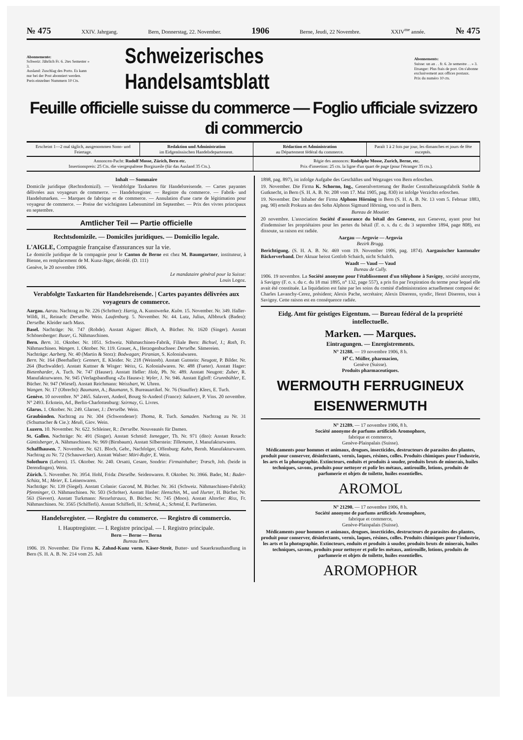№ 475 XXIV. Jahrgang. Bern, Donnerstag, 22. November. 1906 Berne, Jeudi, 22 Novembre. XXIV<sup>me</sup> année. № 475
Abonnemente:
Schweiz: Jährlich Fr. 6. 2tes Semester » 3.
Ausland: Zuschlag des Porto. Es kann nur bei der Post abonniert werden.
Preis einzelner Nummern 10 Cts.
Schweizerisches Handelsamtsblatt
Abonnements:
Suisse: un an . . fr. 6. 2e semestre . . » 3.
Etranger: Plus frais de port. On s'abonne exclusivement aux offices postaux.
Prix du numéro 10 cts.
Feuille officielle suisse du commerce — Foglio ufficiale svizzero di commercio
Erscheint 1—2 mal täglich, ausgenommen Sonn- und Feiertage.
Redaktion und Administration
im Eidgenössischen Handelsdepartement.
Rédaction et Administration
au Département fédéral du commerce.
Paraît 1 à 2 fois par jour, les dimanches et jours de fête exceptés.
Annoncen-Pacht: Rudolf Mosse, Zürich, Bern etc.
Insertionspreis: 25 Cts. die viergespaltene Borgiszeile (für das Ausland 35 Cts.).
Régie des annonces: Rodolphe Mosse, Zurich, Berne, etc.
Prix d'insertion: 25 cts. la ligne d'un quart de page (pour l'étranger 35 cts.).
Inhalt — Sommaire
Domicile juridique (Rechtsdomizil). — Verabfolgte Taxkarten für Handelsreisende. — Cartes payantes délivrées aux voyageurs de commerce. — Handelsregister. — Registre du commerce. — Fabrik- und Handelsmarken. — Marques de fabrique et de commerce. — Annulation d'une carte de légitimation pour voyageur de commerce. — Preise der wichtigsten Lebensmittel im September. — Prix des vivres principaux en septembre.
Amtlicher Teil — Partie officielle
Rechtsdomizile. — Domiciles juridiques. — Domicilio legale.
L'AIGLE, Compagnie française d'assurances sur la vie.
Le domicile juridique de la compagnie pour le Canton de Berne est chez M. Baumgartner, instituteur, à Bienne, en remplacement de M. Kunz-Jäger, décédé. (D. 111)
Genève, le 20 novembre 1906.
Le mandataire général pour la Suisse:
Louis Logoz.
Verabfolgte Taxkarten für Handelsreisende. | Cartes payantes délivrées aux voyageurs de commerce.
Aargau. Aarau. Nachtrag zu Nr. 226 (Schröter): Hartig, A. Kunstwerke. Kulm. 15. November. Nr. 349. Haller-Wildi, H., Reinach: Derselbe. Wein. Laufenburg. 5. November. Nr. 44. Lutz, Julius, Albbruck (Baden): Derselbe. Kleider nach Mass.
Basel. Nachträge: Nr. 747 (Rohde). Anstatt Aigner: Bloch, A. Bücher. Nr. 1620 (Singer). Anstatt Schönenberger: Buser, G. Nähmaschinen.
Bern. Bern. 31. Oktober. Nr. 1051. Schweiz. Nähmaschinen-Fabrik, Filiale Bern: Bichsel, J.; Roth, Fr. Nähmaschinen. Wangen. 1. Oktober. Nr. 119. Grauer, A., Herzogenbuchsee: Derselbe. Sämereien.
Nachträge: Aarberg. Nr. 40 (Martin & Storz): Bodwagan; Piranian, S. Kolonialwaren.
Bern. Nr. 164 (Beerhaller): Gennert, E. Kleider. Nr. 218 (Weinreb). Anstatt Gutstein: Neugott, P. Bilder. Nr. 264 (Buchwalder). Anstatt Kuttner & Wisger: Weiss, G. Kolonialwaren. Nr. 488 (Fueter). Anstatt Hager: Bietenharder, A. Tuch. Nr. 747 (Hauser). Anstatt Heller: Holz, Ph. Nr. 489. Anstatt Neugott: Zuber, R. Manufakturwaren. Nr. 945 (Verlagsbandlung «Zu Hause»): Wyler, J. Nr. 946. Anstatt Egloff: Grunnbühler, E. Bücher. Nr. 947 (Wiesel). Anstatt Reichmann: Weissbart, W. Uhren.
Wangen. Nr. 17 (Obrecht): Baumann, A.; Baumann, S. Bureauartikel. Nr. 76 (Stauffer): Klees, E. Tuch.
Genève. 10 novembre. N° 2465. Salavert, Andeol, Bourg St-Andeol (France): Salavert, P. Vins. 20 novembre. N° 2493. Eckstein, Ad., Berlin-Charlottenburg: Szirmay, G. Livres.
Glarus. 1. Oktober. Nr. 249. Glarner, J.: Derselbe. Wein.
Graubünden. Nachtrag zu Nr. 304 (Schwendener): Thoma, R. Tuch. Samaden. Nachtrag zu Nr. 31 (Schumacher & Cie.): Meuli, Giov. Wein.
Luzern. 10. November. Nr. 622. Schleiner, R.: Derselbe. Nouveautés für Damen.
St. Gallen. Nachträge: Nr. 491 (Singer). Anstatt Schmid: Itenegger, Th. Nr. 971 (dito): Anstatt Rotach: Güntisberger, A. Nähmaschinen. Nr. 969 (Birnbaum). Anstatt Silberstein: Tillemann, J. Manufakturwaren.
Schaffhausen. 7. November. Nr. 621. Bloch, Gebr., Nachfolger, Offenburg: Kahn, Bernh. Manufakturwaren. Nachtrag zu Nr. 72 (Schauwecker). Anstatt Walser: Möri-Rufer, E. Wein.
Solothurn (Lebern). 15. Oktober. Nr. 240. Orsatti, Cesare, Sondrio: Firmainhaber; Trœsch, Joh. (beide in Derendingen). Wein.
Zürich. 5. November. Nr. 3954. Hohl, Frida: Dieselbe. Seidenwaren. 8. Oktober. Nr. 3966. Bader, M.: Bader-Schütz, M.; Meier, E. Leinenwaren.
Nachträge: Nr. 139 (Siegel). Anstatt Colanie: Gacond, M. Bücher. Nr. 361 (Schweiz. Nähmaschinen-Fabrik): Pfenninger, O. Nähmaschinen. Nr. 503 (Schröter). Anstatt Hasler: Henschin, M., und Hurter, H. Bücher. Nr. 563 (Sievert). Anstatt Turkmann: Nesselstrauss, B. Bücher. Nr. 745 (Moos). Anstatt Altorfer: Riss, Fr. Nähmaschinen. Nr. 3565 (Schifferli). Anstatt Schifferli, H.: Schmid, A.; Schmid, E. Parfümerien.
Handelsregister. — Registre du commerce. — Registro di commercio.
I. Hauptregister. — I. Registre principal. — I. Registro principale.
Bern — Berne — Berna
Bureau Bern.
1906. 19. November. Die Firma K. Zahnd-Kunz vorm. Käser-Streit, Butter- und Sauerkrauthandlung in Bern (S. H. A. B. Nr. 214 vom 25. Juli
1898, pag. 897), ist infolge Aufgabe des Geschäftes und Wegzuges von Bern erloschen.
19. November. Die Firma K. Schorno, Ing., Generalvertretung der Basler Centralheizungsfabrik Stehle & Gutknecht, in Bern (S. H. A. B. Nr. 208 vom 17. Mai 1905, pag. 830) ist infolge Verzichts erloschen.
19. November. Der Inhaber der Firma Alphons Hörning in Bern (S. H. A. B. Nr. 13 vom 5. Februar 1883, pag. 90) erteilt Prokura an den Sohn Alphons Sigmund Hörning, von und in Bern.
Bureau de Moutier.
20 novembre. L'association Société d'assurance du bétail des Genevez, aux Genevez, ayant pour but d'indemniser les propriétaires pour les pertes du bétail (F. o. s. du c. du 3 septembre 1894, page 808), est dissoute, sa raison est radiée.
Aargau — Argovie — Argovia
Bezirk Brugg.
Berichtigung. (S. H. A. B. Nr. 469 vom 19. November 1906, pag. 1874). Aargauischer kantonaler Bäckerverband. Der Aktuar heisst Gottlob Schaich, nicht Schalch.
Waadt — Vaud — Vaud
Bureau de Cully.
1906. 19 novembre. La Société anonyme pour l'établissement d'un téléphone à Savigny, société anonyme, à Savigny (F. o. s. du c. du 18 mai 1895, n° 132, page 557), a pris fin par l'expiration du terme pour lequel elle avait été constituée. La liquidation est faite par les soins du comité d'administration actuellement composé de: Charles Lavanchy-Cerez, président; Alexis Pache, secrétaire; Alexis Diserens, syndic, Henri Diserens, tous à Savigny. Cette raison est en conséquence radiée.
Eidg. Amt für geistiges Eigentum. — Bureau fédéral de la propriété intellectuelle.
Marken. — Marques.
Eintragungen. — Enregistrements.
N° 21288. — 19 novembre 1906, 8 h.
H<sup>s</sup> C. Müller, pharmacien,
Genève (Suisse).
Produits pharmaceutiques.
WERMOUTH FERRUGINEUX
EISENWERMUTH
N° 21289. — 17 novembre 1906, 8 h.
Société anonyme de parfums artificiels Aromophore,
fabrique et commerce,
Genève-Plainpalais (Suisse).
Médicaments pour hommes et animaux, drogues, insecticides, destructeurs de parasites des plantes, produit pour conserver, désinfectants, vernis, laques, résines, colles. Produits chimiques pour l'industrie, les arts et la photographie. Extincteurs, enduits et produits à souder, produits bruts de minerais, huiles techniques, savons, produits pour nettoyer et polir les métaux, antirouille, lotions, produits de parfumerie et objets de toilette, huiles essentielles.
AROMOL
N° 21290. — 17 novembre 1906, 8 h.
Société anonyme de parfums artificiels Aromophore,
fabrique et commerce,
Genève-Plainpalais (Suisse).
Médicaments pour hommes et animaux, drogues, insecticides, destructeurs de parasites des plantes, produit pour conserver, désinfectants, vernis, laques, résines, colles. Produits chimiques pour l'industrie, les arts et la photographie. Extincteurs, enduits et produits à souder, produits bruts de minerais, huiles techniques, savons, produits pour nettoyer et polir les métaux, antirouille, lotions, produits de parfumerie et objets de toilette, huiles essentielles.
AROMOPHOR